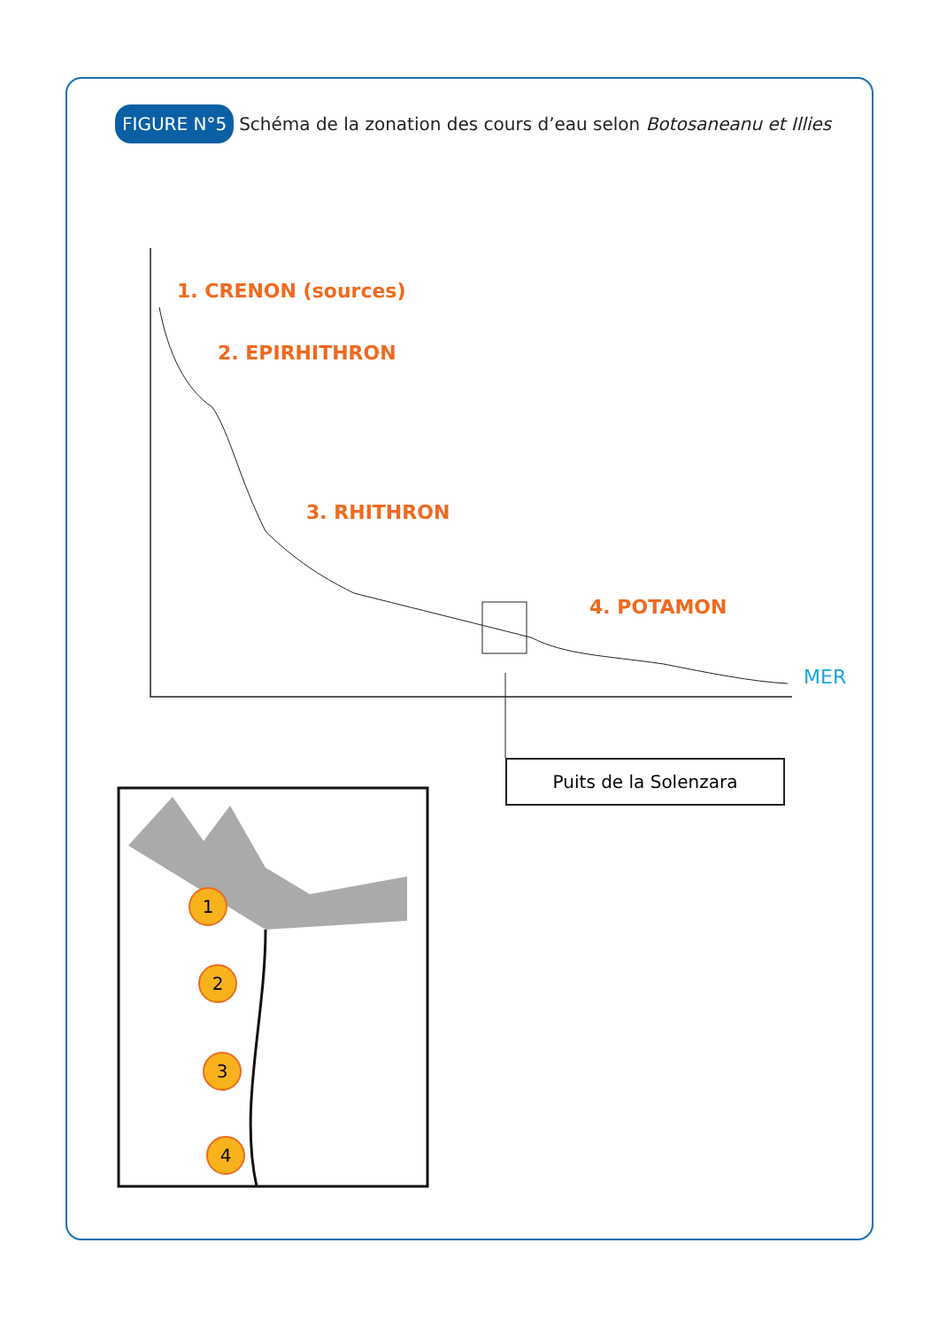FIGURE N°5 Schéma de la zonation des cours d’eau selon Botosaneanu et Illies
1. CRENON (sources)
2. EPIRHITHRON
3. RHITHRON
4. POTAMON
MER
Puits de la Solenzara
1
2
3
4